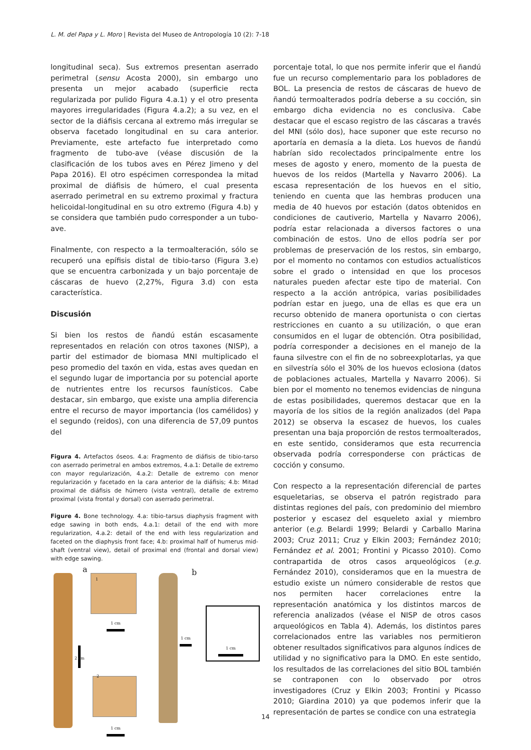L. M. del Papa y L. Moro | Revista del Museo de Antropología 10 (2): 7-18
longitudinal seca). Sus extremos presentan aserrado perimetral (sensu Acosta 2000), sin embargo uno presenta un mejor acabado (superficie recta regularizada por pulido Figura 4.a.1) y el otro presenta mayores irregularidades (Figura 4.a.2); a su vez, en el sector de la diáfisis cercana al extremo más irregular se observa facetado longitudinal en su cara anterior. Previamente, este artefacto fue interpretado como fragmento de tubo-ave (véase discusión de la clasificación de los tubos aves en Pérez Jimeno y del Papa 2016). El otro espécimen correspondea la mitad proximal de diáfisis de húmero, el cual presenta aserrado perimetral en su extremo proximal y fractura helicoidal-longitudinal en su otro extremo (Figura 4.b) y se considera que también pudo corresponder a un tubo-ave.
Finalmente, con respecto a la termoalteración, sólo se recuperó una epífisis distal de tibio-tarso (Figura 3.e) que se encuentra carbonizada y un bajo porcentaje de cáscaras de huevo (2,27%, Figura 3.d) con esta característica.
Discusión
Si bien los restos de ñandú están escasamente representados en relación con otros taxones (NISP), a partir del estimador de biomasa MNI multiplicado el peso promedio del taxón en vida, estas aves quedan en el segundo lugar de importancia por su potencial aporte de nutrientes entre los recursos faunísticos. Cabe destacar, sin embargo, que existe una amplia diferencia entre el recurso de mayor importancia (los camélidos) y el segundo (reidos), con una diferencia de 57,09 puntos del
Figura 4. Artefactos óseos. 4.a: Fragmento de diáfisis de tibio-tarso con aserrado perimetral en ambos extremos, 4.a.1: Detalle de extremo con mayor regularización, 4.a.2: Detalle de extremo con menor regularización y facetado en la cara anterior de la diáfisis; 4.b: Mitad proximal de diáfisis de húmero (vista ventral), detalle de extremo proximal (vista frontal y dorsal) con aserrado perimetral.
Figure 4. Bone technology. 4.a: tibio-tarsus diaphysis fragment with edge sawing in both ends, 4.a.1: detail of the end with more regularization, 4.a.2: detail of the end with less regularization and faceted on the diaphysis front face; 4.b: proximal half of humerus mid-shaft (ventral view), detail of proximal end (frontal and dorsal view) with edge sawing.
a b
1
1 cm
2 cm
2
1 cm
1 cm
1 cm
porcentaje total, lo que nos permite inferir que el ñandú fue un recurso complementario para los pobladores de BOL. La presencia de restos de cáscaras de huevo de ñandú termoalterados podría deberse a su cocción, sin embargo dicha evidencia no es conclusiva. Cabe destacar que el escaso registro de las cáscaras a través del MNI (sólo dos), hace suponer que este recurso no aportaría en demasía a la dieta. Los huevos de ñandú habrían sido recolectados principalmente entre los meses de agosto y enero, momento de la puesta de huevos de los reidos (Martella y Navarro 2006). La escasa representación de los huevos en el sitio, teniendo en cuenta que las hembras producen una media de 40 huevos por estación (datos obtenidos en condiciones de cautiverio, Martella y Navarro 2006), podría estar relacionada a diversos factores o una combinación de estos. Uno de ellos podría ser por problemas de preservación de los restos, sin embargo, por el momento no contamos con estudios actualísticos sobre el grado o intensidad en que los procesos naturales pueden afectar este tipo de material. Con respecto a la acción antrópica, varias posibilidades podrían estar en juego, una de ellas es que era un recurso obtenido de manera oportunista o con ciertas restricciones en cuanto a su utilización, o que eran consumidos en el lugar de obtención. Otra posibilidad, podría corresponder a decisiones en el manejo de la fauna silvestre con el fin de no sobreexplotarlas, ya que en silvestría sólo el 30% de los huevos eclosiona (datos de poblaciones actuales, Martella y Navarro 2006). Si bien por el momento no tenemos evidencias de ninguna de estas posibilidades, queremos destacar que en la mayoría de los sitios de la región analizados (del Papa 2012) se observa la escasez de huevos, los cuales presentan una baja proporción de restos termoalterados, en este sentido, consideramos que esta recurrencia observada podría corresponderse con prácticas de cocción y consumo.
Con respecto a la representación diferencial de partes esqueletarias, se observa el patrón registrado para distintas regiones del país, con predominio del miembro posterior y escasez del esqueleto axial y miembro anterior (e.g. Belardi 1999; Belardi y Carballo Marina 2003; Cruz 2011; Cruz y Elkin 2003; Fernández 2010; Fernández et al. 2001; Frontini y Picasso 2010). Como contrapartida de otros casos arqueológicos (e.g. Fernández 2010), consideramos que en la muestra de estudio existe un número considerable de restos que nos permiten hacer correlaciones entre la representación anatómica y los distintos marcos de referencia analizados (véase el NISP de otros casos arqueológicos en Tabla 4). Además, los distintos pares correlacionados entre las variables nos permitieron obtener resultados significativos para algunos índices de utilidad y no significativo para la DMO. En este sentido, los resultados de las correlaciones del sitio BOL también se contraponen con lo observado por otros investigadores (Cruz y Elkin 2003; Frontini y Picasso 2010; Giardina 2010) ya que podemos inferir que la representación de partes se condice con una estrategia
14